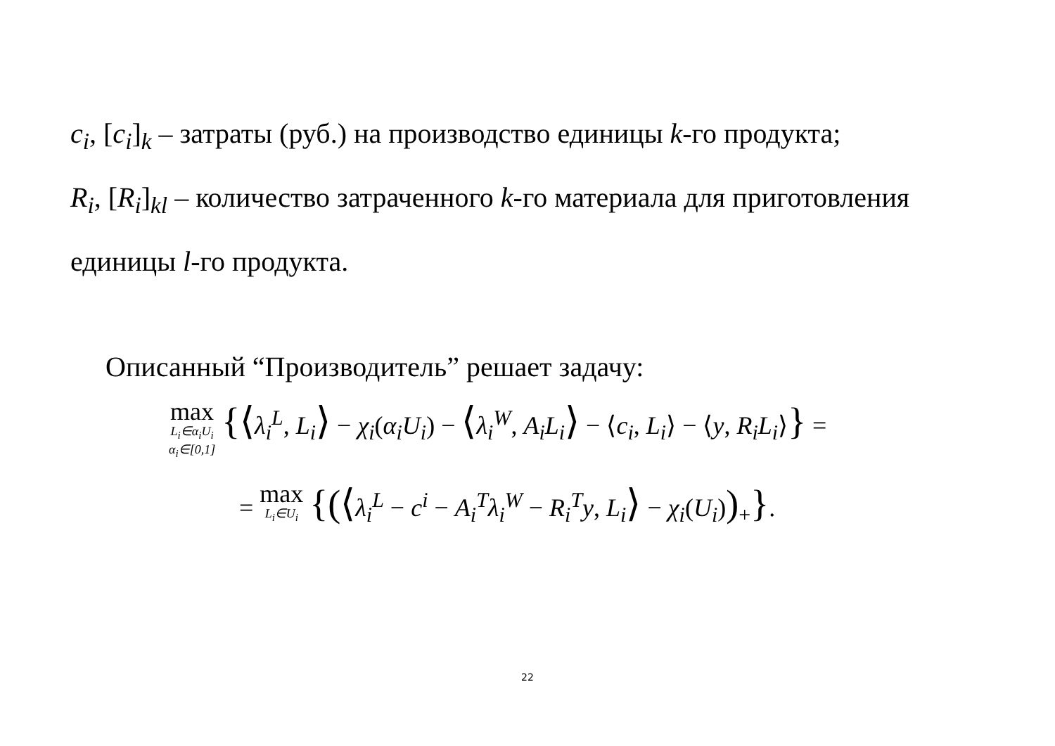c<sub>i</sub>, [c<sub>i</sub>]<sub>k</sub> – затраты (руб.) на производство единицы k-го продукта;
R<sub>i</sub>, [R<sub>i</sub>]<sub>kl</sub> – количество затраченного k-го материала для приготовления единицы l-го продукта.
Описанный “Производитель” решает задачу:
max L<sub>i</sub>∈α<sub>i</sub>U<sub>i</sub> α<sub>i</sub>∈[0,1] {⟨λ<sub>i</sub><sup>L</sup>, L<sub>i</sub>⟩ − χ<sub>i</sub>(α<sub>i</sub>U<sub>i</sub>) − ⟨λ<sub>i</sub><sup>W</sup>, A<sub>i</sub>L<sub>i</sub>⟩ − ⟨c<sub>i</sub>, L<sub>i</sub>⟩ − ⟨y, R<sub>i</sub>L<sub>i</sub>⟩} =
= max L<sub>i</sub>∈U<sub>i</sub> {(⟨λ<sub>i</sub><sup>L</sup> − c<sup>i</sup> − A<sub>i</sub><sup>T</sup>λ<sub>i</sub><sup>W</sup> − R<sub>i</sub><sup>T</sup>y, L<sub>i</sub>⟩ − χ<sub>i</sub>(U<sub>i</sub>))<sub>+</sub>}.
22